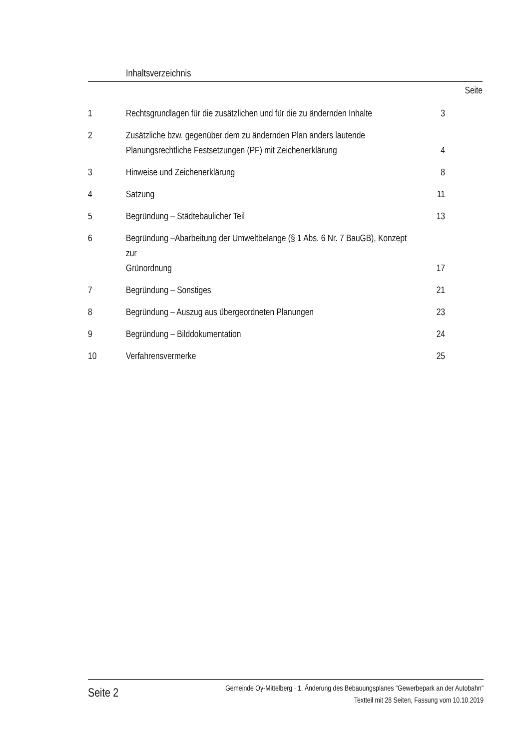Inhaltsverzeichnis
Seite
| 1 | Rechtsgrundlagen für die zusätzlichen und für die zu ändernden Inhalte | 3 |
| 2 | Zusätzliche bzw. gegenüber dem zu ändernden Plan anders lautende Planungsrechtliche Festsetzungen (PF) mit Zeichenerklärung | 4 |
| 3 | Hinweise und Zeichenerklärung | 8 |
| 4 | Satzung | 11 |
| 5 | Begründung – Städtebaulicher Teil | 13 |
| 6 | Begründung –Abarbeitung der Umweltbelange (§ 1 Abs. 6 Nr. 7 BauGB), Konzept zur Grünordnung | 17 |
| 7 | Begründung – Sonstiges | 21 |
| 8 | Begründung – Auszug aus übergeordneten Planungen | 23 |
| 9 | Begründung – Bilddokumentation | 24 |
| 10 | Verfahrensvermerke | 25 |
Seite 2
Gemeinde Oy-Mittelberg · 1. Änderung des Bebauungsplanes "Gewerbepark an der Autobahn"
Textteil mit 28 Seiten, Fassung vom 10.10.2019